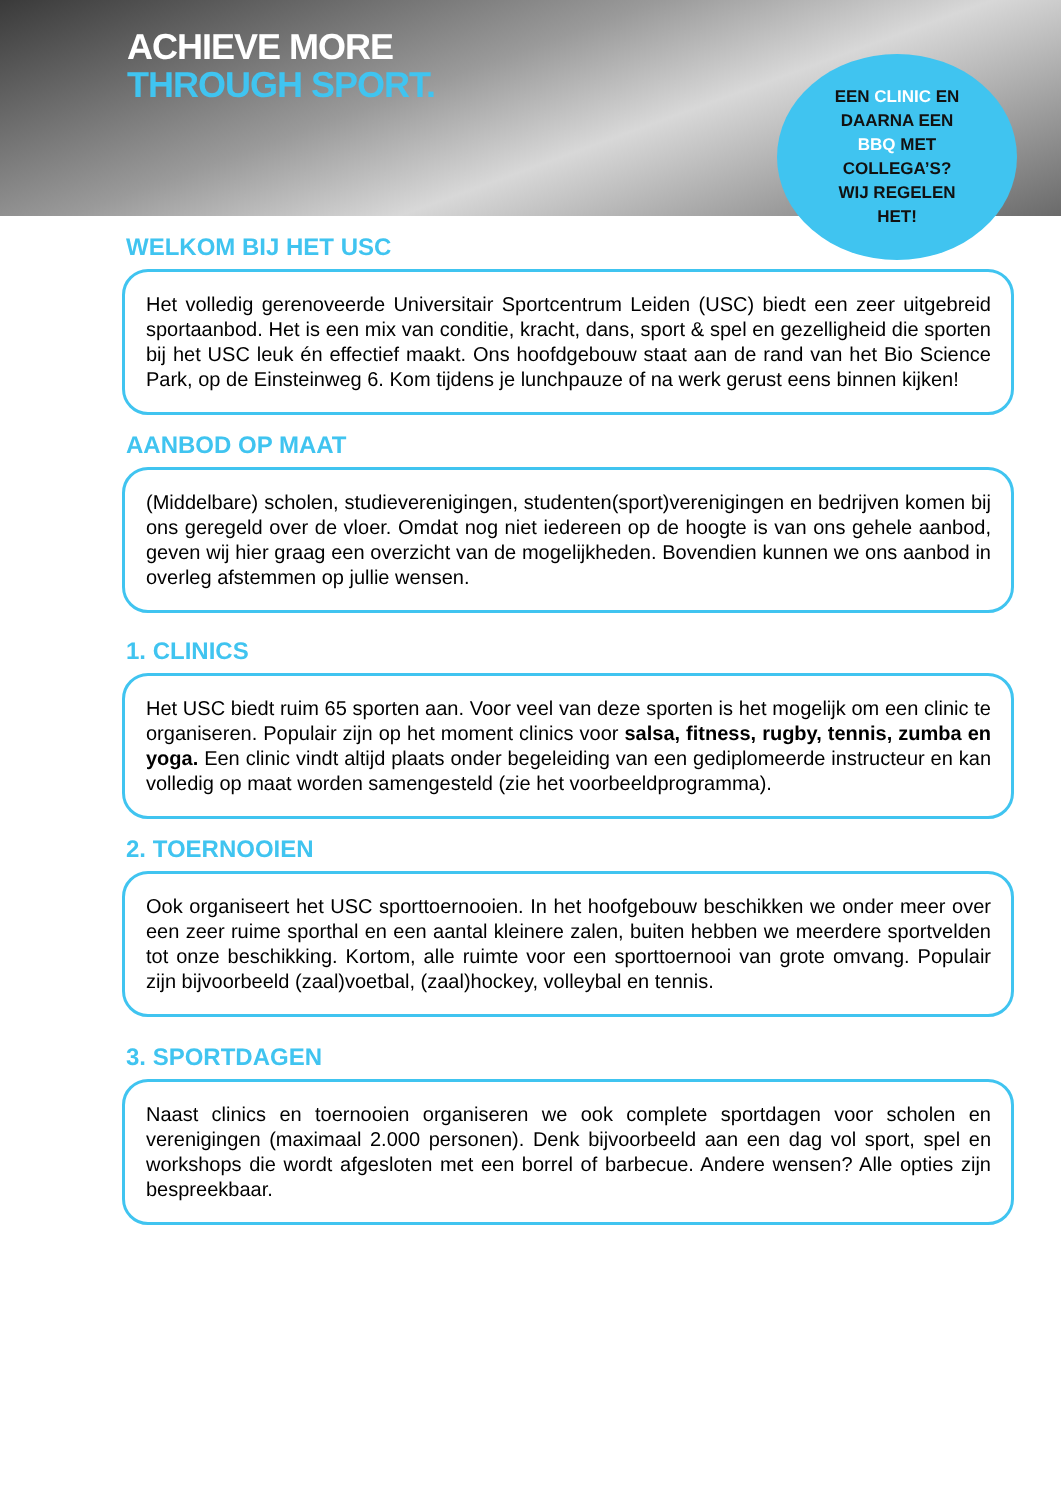ACHIEVE MORE
THROUGH SPORT.
EEN CLINIC EN
DAARNA EEN
BBQ MET
COLLEGA’S?
WIJ REGELEN
HET!
WELKOM BIJ HET USC
Het volledig gerenoveerde Universitair Sportcentrum Leiden (USC) biedt een zeer uitgebreid sportaanbod. Het is een mix van conditie, kracht, dans, sport & spel en gezelligheid die sporten bij het USC leuk én effectief maakt. Ons hoofdgebouw staat aan de rand van het Bio Science Park, op de Einsteinweg 6. Kom tijdens je lunchpauze of na werk gerust eens binnen kijken!
AANBOD OP MAAT
(Middelbare) scholen, studieverenigingen, studenten(sport)verenigingen en bedrijven komen bij ons geregeld over de vloer. Omdat nog niet iedereen op de hoogte is van ons gehele aanbod, geven wij hier graag een overzicht van de mogelijkheden. Bovendien kunnen we ons aanbod in overleg afstemmen op jullie wensen.
1. CLINICS
Het USC biedt ruim 65 sporten aan. Voor veel van deze sporten is het mogelijk om een clinic te organiseren. Populair zijn op het moment clinics voor salsa, fitness, rugby, tennis, zumba en yoga. Een clinic vindt altijd plaats onder begeleiding van een gediplomeerde instructeur en kan volledig op maat worden samengesteld (zie het voorbeeldprogramma).
2. TOERNOOIEN
Ook organiseert het USC sporttoernooien. In het hoofgebouw beschikken we onder meer over een zeer ruime sporthal en een aantal kleinere zalen, buiten hebben we meerdere sportvelden tot onze beschikking. Kortom, alle ruimte voor een sporttoernooi van grote omvang. Populair zijn bijvoorbeeld (zaal)voetbal, (zaal)hockey, volleybal en tennis.
3. SPORTDAGEN
Naast clinics en toernooien organiseren we ook complete sportdagen voor scholen en verenigingen (maximaal 2.000 personen). Denk bijvoorbeeld aan een dag vol sport, spel en workshops die wordt afgesloten met een borrel of barbecue. Andere wensen? Alle opties zijn bespreekbaar.